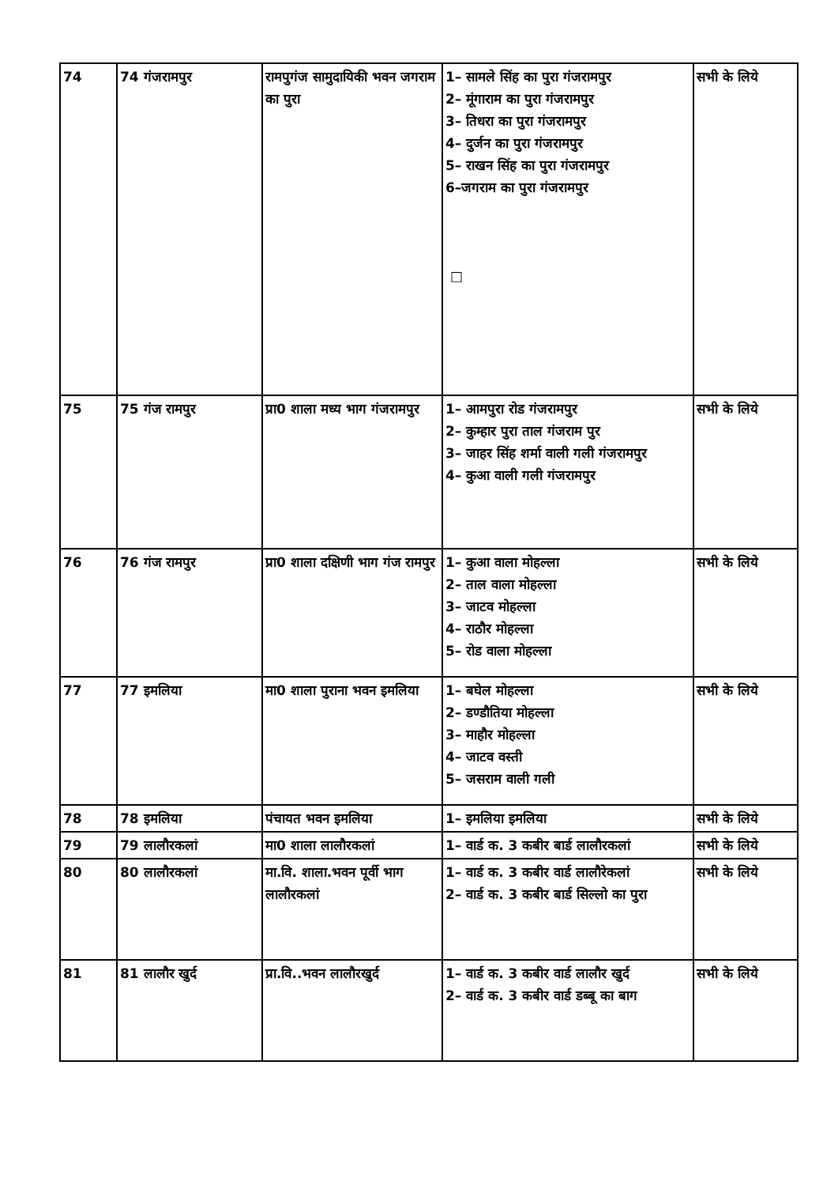| 74 | 74 गंजरामपुर | रामपुगंज सामुदायिकी भवन जगराम का पुरा | 1– सामले सिंह का पुरा गंजरामपुर 2– मूंगाराम का पुरा गंजरामपुर 3– तिधरा का पुरा गंजरामपुर 4– दुर्जन का पुरा गंजरामपुर 5– राखन सिंह का पुरा गंजरामपुर 6–जगराम का पुरा गंजरामपुर □ | सभी के लिये |
| 75 | 75 गंज रामपुर | प्रा0 शाला मध्य भाग गंजरामपुर | 1– आमपुरा रोड गंजरामपुर 2– कुम्हार पुरा ताल गंजराम पुर 3– जाहर सिंह शर्मा वाली गली गंजरामपुर 4– कुआ वाली गली गंजरामपुर | सभी के लिये |
| 76 | 76 गंज रामपुर | प्रा0 शाला दक्षिणी भाग गंज रामपुर | 1– कुआ वाला मोहल्ला 2– ताल वाला मोहल्ला 3– जाटव मोहल्ला 4– राठौर मोहल्ला 5– रोड वाला मोहल्ला | सभी के लिये |
| 77 | 77 इमलिया | मा0 शाला पुराना भवन इमलिया | 1– बघेल मोहल्ला 2– डण्डौतिया मोहल्ला 3– माहौर मोहल्ला 4– जाटव वस्ती 5– जसराम वाली गली | सभी के लिये |
| 78 | 78 इमलिया | पंचायत भवन इमलिया | 1– इमलिया इमलिया | सभी के लिये |
| 79 | 79 लालौरकलां | मा0 शाला लालौरकलां | 1– वार्ड क. 3 कबीर बार्ड लालौरकलां | सभी के लिये |
| 80 | 80 लालौरकलां | मा.वि. शाला.भवन पूर्वी भाग लालौरकलां | 1– वार्ड क. 3 कबीर वार्ड लालौरेकलां 2– वार्ड क. 3 कबीर बार्ड सिल्लो का पुरा | सभी के लिये |
| 81 | 81 लालौर खुर्द | प्रा.वि..भवन लालौरखुर्द | 1– वार्ड क. 3 कबीर वार्ड लालौर खुर्द 2– वार्ड क. 3 कबीर वार्ड डब्बू का बाग | सभी के लिये |